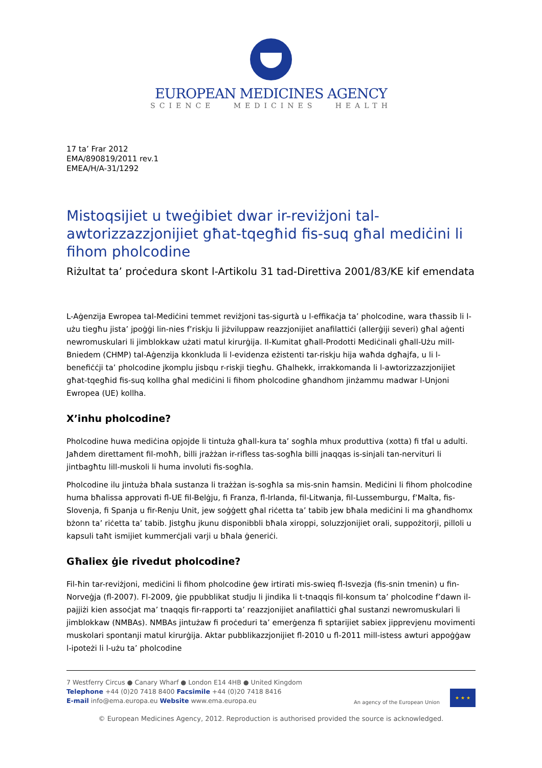EUROPEAN MEDICINES AGENCY
SCIENCE MEDICINES HEALTH
17 ta’ Frar 2012
EMA/890819/2011 rev.1
EMEA/H/A-31/1292
Mistoqsijiet u tweġibiet dwar ir-reviżjoni tal-awtorizzazzjonijiet għat-tqegħid fis-suq għal mediċini li fihom pholcodine
Riżultat ta’ proċedura skont l-Artikolu 31 tad-Direttiva 2001/83/KE kif emendata
L-Aġenzija Ewropea tal-Mediċini temmet reviżjoni tas-sigurtà u l-effikaċja ta’ pholcodine, wara tħassib li l-użu tiegħu jista’ jpoġġi lin-nies f’riskju li jiżviluppaw reazzjonijiet anafilattiċi (allerġiji severi) għal aġenti newromuskulari li jimblokkaw użati matul kirurġija. Il-Kumitat għall-Prodotti Mediċinali għall-Użu mill-Bniedem (CHMP) tal-Aġenzija kkonkluda li l-evidenza eżistenti tar-riskju hija waħda dgħajfa, u li l-benefiċċji ta’ pholcodine jkomplu jisbqu r-riskji tiegħu. Għalhekk, irrakkomanda li l-awtorizzazzjonijiet għat-tqegħid fis-suq kollha għal mediċini li fihom pholcodine għandhom jinżammu madwar l-Unjoni Ewropea (UE) kollha.
X’inhu pholcodine?
Pholcodine huwa mediċina opjojde li tintuża għall-kura ta’ sogħla mhux produttiva (xotta) fi tfal u adulti. Jaħdem direttament fil-moħħ, billi jrażżan ir-rifless tas-sogħla billi jnaqqas is-sinjali tan-nervituri li jintbagħtu lill-muskoli li huma involuti fis-sogħla.
Pholcodine ilu jintuża bħala sustanza li trażżan is-sogħla sa mis-snin ħamsin. Mediċini li fihom pholcodine huma bħalissa approvati fl-UE fil-Belġju, fi Franza, fl-Irlanda, fil-Litwanja, fil-Lussemburgu, f’Malta, fis-Slovenja, fi Spanja u fir-Renju Unit, jew soġġett għal riċetta ta’ tabib jew bħala mediċini li ma għandhomx bżonn ta’ riċetta ta’ tabib. Jistgħu jkunu disponibbli bħala xiroppi, soluzzjonijiet orali, suppożitorji, pilloli u kapsuli taħt ismijiet kummerċjali varji u bħala ġeneriċi.
Għaliex ġie rivedut pholcodine?
Fil-ħin tar-reviżjoni, mediċini li fihom pholcodine ġew irtirati mis-swieq fl-Isvezja (fis-snin tmenin) u fin-Norveġja (fl-2007). Fl-2009, ġie ppubblikat studju li jindika li t-tnaqqis fil-konsum ta’ pholcodine f’dawn il-pajjiżi kien assoċjat ma’ tnaqqis fir-rapporti ta’ reazzjonijiet anafilattiċi għal sustanzi newromuskulari li jimblokkaw (NMBAs). NMBAs jintużaw fi proċeduri ta’ emerġenza fi sptarijiet sabiex jipprevjenu movimenti muskolari spontanji matul kirurġija. Aktar pubblikazzjonijiet fl-2010 u fl-2011 mill-istess awturi appoġġaw l-ipoteżi li l-użu ta’ pholcodine
7 Westferry Circus ● Canary Wharf ● London E14 4HB ● United Kingdom
Telephone +44 (0)20 7418 8400 Facsimile +44 (0)20 7418 8416
E-mail info@ema.europa.eu Website www.ema.europa.eu
An agency of the European Union
★ ★ ★
© European Medicines Agency, 2012. Reproduction is authorised provided the source is acknowledged.